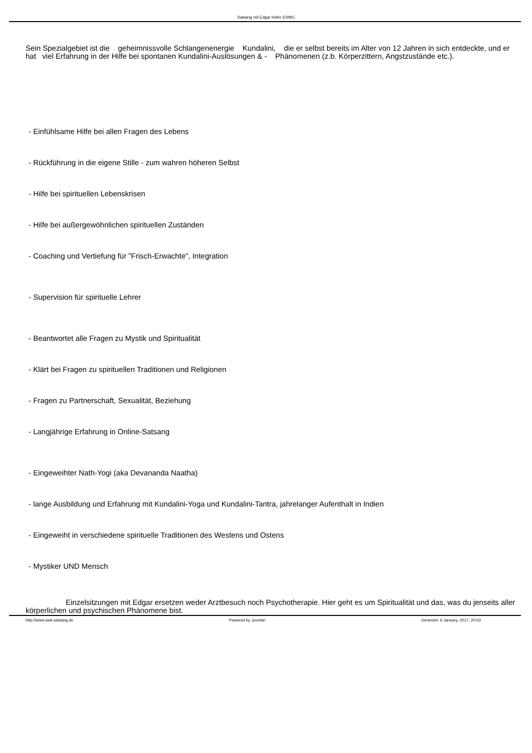Satsang mit Edgar Hofer (OWK)
Sein Spezialgebiet ist die geheimnissvolle Schlangenenergie Kundalini, die er selbst bereits im Alter von 12 Jahren in sich entdeckte, und er hat viel Erfahrung in der Hilfe bei spontanen Kundalini-Auslösungen & - Phänomenen (z.b. Körperzittern, Angstzustände etc.).
- Einfühlsame Hilfe bei allen Fragen des Lebens
- Rückführung in die eigene Stille - zum wahren höheren Selbst
- Hilfe bei spirituellen Lebenskrisen
- Hilfe bei außergewöhnlichen spirituellen Zuständen
- Coaching und Vertiefung für "Frisch-Erwachte", Integration
- Supervision für spirituelle Lehrer
- Beantwortet alle Fragen zu Mystik und Spiritualität
- Klärt bei Fragen zu spirituellen Traditionen und Religionen
- Fragen zu Partnerschaft, Sexualität, Beziehung
- Langjährige Erfahrung in Online-Satsang
- Eingeweihter Nath-Yogi (aka Devananda Naatha)
- lange Ausbildung und Erfahrung mit Kundalini-Yoga und Kundalini-Tantra, jahrelanger Aufenthalt in Indien
- Eingeweiht in verschiedene spirituelle Traditionen des Westens und Ostens
- Mystiker UND Mensch
Einzelsitzungen mit Edgar ersetzen weder Arztbesuch noch Psychotherapie. Hier geht es um Spiritualität und das, was du jenseits aller körperlichen und psychischen Phänomene bist.
http://www.owk-satsang.de Powered by Joomla! Generiert: 6 January, 2017, 20:53